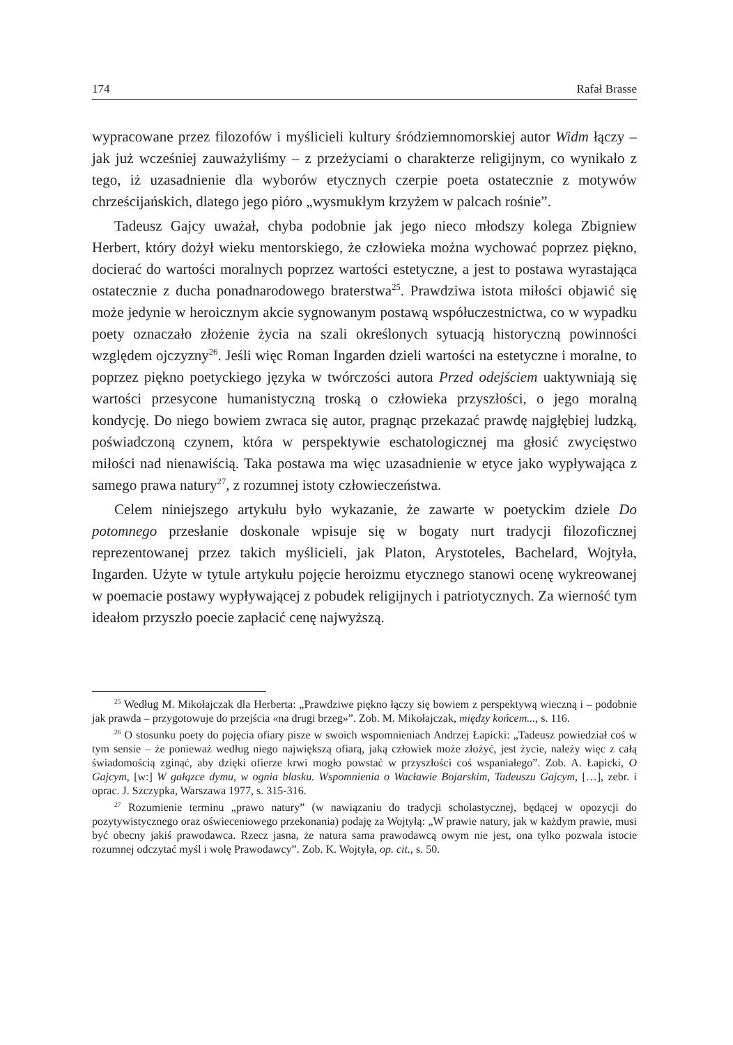174 Rafał Brasse
wypracowane przez filozofów i myślicieli kultury śródziemnomorskiej autor Widm łączy – jak już wcześniej zauważyliśmy – z przeżyciami o charakterze religijnym, co wynikało z tego, iż uzasadnienie dla wyborów etycznych czerpie poeta ostatecznie z motywów chrześcijańskich, dlatego jego pióro „wysmukłym krzyżem w palcach rośnie”.
Tadeusz Gajcy uważał, chyba podobnie jak jego nieco młodszy kolega Zbigniew Herbert, który dożył wieku mentorskiego, że człowieka można wychować poprzez piękno, docierać do wartości moralnych poprzez wartości estetyczne, a jest to postawa wyrastająca ostatecznie z ducha ponadnarodowego braterstwa<sup>25</sup>. Prawdziwa istota miłości objawić się może jedynie w heroicznym akcie sygnowanym postawą współuczestnictwa, co w wypadku poety oznaczało złożenie życia na szali określonych sytuacją historyczną powinności względem ojczyzny<sup>26</sup>. Jeśli więc Roman Ingarden dzieli wartości na estetyczne i moralne, to poprzez piękno poetyckiego języka w twórczości autora Przed odejściem uaktywniają się wartości przesycone humanistyczną troską o człowieka przyszłości, o jego moralną kondycję. Do niego bowiem zwraca się autor, pragnąc przekazać prawdę najgłębiej ludzką, poświadczoną czynem, która w perspektywie eschatologicznej ma głosić zwycięstwo miłości nad nienawiścią. Taka postawa ma więc uzasadnienie w etyce jako wypływająca z samego prawa natury<sup>27</sup>, z rozumnej istoty człowieczeństwa.
Celem niniejszego artykułu było wykazanie, że zawarte w poetyckim dziele Do potomnego przesłanie doskonale wpisuje się w bogaty nurt tradycji filozoficznej reprezentowanej przez takich myślicieli, jak Platon, Arystoteles, Bachelard, Wojtyła, Ingarden. Użyte w tytule artykułu pojęcie heroizmu etycznego stanowi ocenę wykreowanej w poemacie postawy wypływającej z pobudek religijnych i patriotycznych. Za wierność tym ideałom przyszło poecie zapłacić cenę najwyższą.
<sup>25</sup> Według M. Mikołajczak dla Herberta: „Prawdziwe piękno łączy się bowiem z perspektywą wieczną i – podobnie jak prawda – przygotowuje do przejścia «na drugi brzeg»”. Zob. M. Mikołajczak, między końcem..., s. 116.
<sup>26</sup> O stosunku poety do pojęcia ofiary pisze w swoich wspomnieniach Andrzej Łapicki: „Tadeusz powiedział coś w tym sensie – że ponieważ według niego największą ofiarą, jaką człowiek może złożyć, jest życie, należy więc z całą świadomością zginąć, aby dzięki ofierze krwi mogło powstać w przyszłości coś wspaniałego”. Zob. A. Łapicki, O Gajcym, [w:] W gałązce dymu, w ognia blasku. Wspomnienia o Wacławie Bojarskim, Tadeuszu Gajcym, […], zebr. i oprac. J. Szczypka, Warszawa 1977, s. 315-316.
<sup>27</sup> Rozumienie terminu „prawo natury” (w nawiązaniu do tradycji scholastycznej, będącej w opozycji do pozytywistycznego oraz oświeceniowego przekonania) podaję za Wojtyłą: „W prawie natury, jak w każdym prawie, musi być obecny jakiś prawodawca. Rzecz jasna, że natura sama prawodawcą owym nie jest, ona tylko pozwala istocie rozumnej odczytać myśl i wolę Prawodawcy”. Zob. K. Wojtyła, op. cit., s. 50.